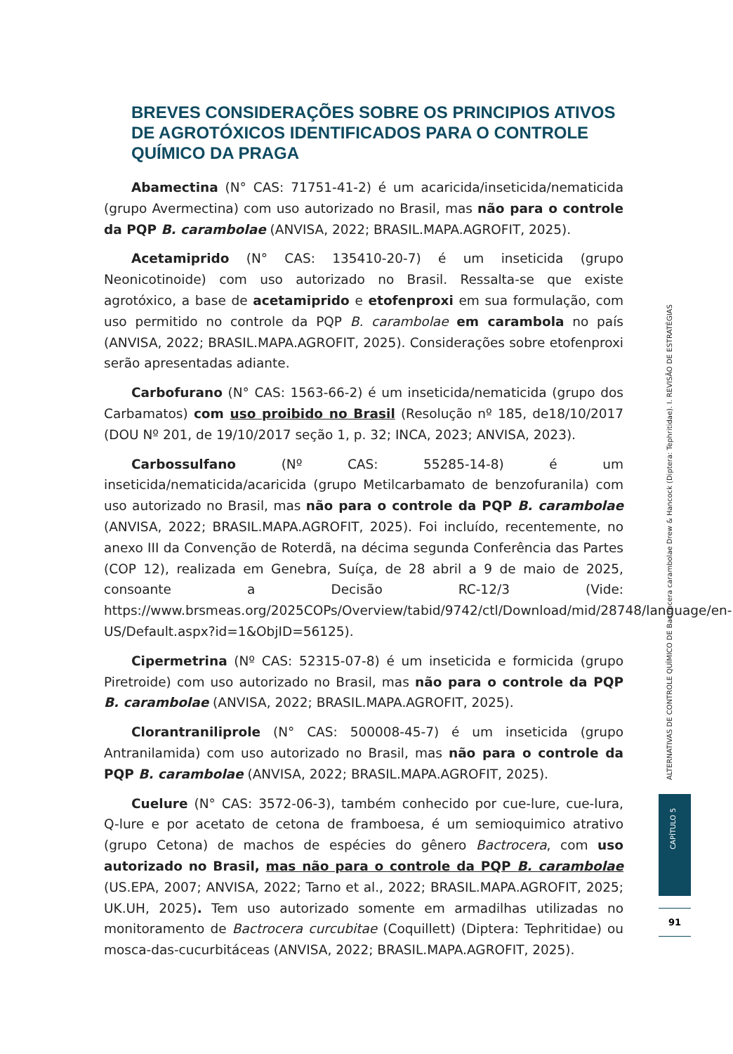BREVES CONSIDERAÇÕES SOBRE OS PRINCIPIOS ATIVOS DE AGROTÓXICOS IDENTIFICADOS PARA O CONTROLE QUÍMICO DA PRAGA
Abamectina (N° CAS: 71751-41-2) é um acaricida/inseticida/nematicida (grupo Avermectina) com uso autorizado no Brasil, mas não para o controle da PQP B. carambolae (ANVISA, 2022; BRASIL.MAPA.AGROFIT, 2025).
Acetamiprido (N° CAS: 135410-20-7) é um inseticida (grupo Neonicotinoide) com uso autorizado no Brasil. Ressalta-se que existe agrotóxico, a base de acetamiprido e etofenproxi em sua formulação, com uso permitido no controle da PQP B. carambolae em carambola no país (ANVISA, 2022; BRASIL.MAPA.AGROFIT, 2025). Considerações sobre etofenproxi serão apresentadas adiante.
Carbofurano (N° CAS: 1563-66-2) é um inseticida/nematicida (grupo dos Carbamatos) com uso proibido no Brasil (Resolução nº 185, de18/10/2017 (DOU Nº 201, de 19/10/2017 seção 1, p. 32; INCA, 2023; ANVISA, 2023).
Carbossulfano (Nº CAS: 55285-14-8) é um inseticida/nematicida/acaricida (grupo Metilcarbamato de benzofuranila) com uso autorizado no Brasil, mas não para o controle da PQP B. carambolae (ANVISA, 2022; BRASIL.MAPA.AGROFIT, 2025). Foi incluído, recentemente, no anexo III da Convenção de Roterdã, na décima segunda Conferência das Partes (COP 12), realizada em Genebra, Suíça, de 28 abril a 9 de maio de 2025, consoante a Decisão RC-12/3 (Vide: https://www.brsmeas.org/2025COPs/Overview/tabid/9742/ctl/Download/mid/28748/language/en-US/Default.aspx?id=1&ObjID=56125).
Cipermetrina (Nº CAS: 52315-07-8) é um inseticida e formicida (grupo Piretroide) com uso autorizado no Brasil, mas não para o controle da PQP B. carambolae (ANVISA, 2022; BRASIL.MAPA.AGROFIT, 2025).
Clorantraniliprole (N° CAS: 500008-45-7) é um inseticida (grupo Antranilamida) com uso autorizado no Brasil, mas não para o controle da PQP B. carambolae (ANVISA, 2022; BRASIL.MAPA.AGROFIT, 2025).
Cuelure (N° CAS: 3572-06-3), também conhecido por cue-lure, cue-lura, Q-lure e por acetato de cetona de framboesa, é um semioquimico atrativo (grupo Cetona) de machos de espécies do gênero Bactrocera, com uso autorizado no Brasil, mas não para o controle da PQP B. carambolae (US.EPA, 2007; ANVISA, 2022; Tarno et al., 2022; BRASIL.MAPA.AGROFIT, 2025; UK.UH, 2025). Tem uso autorizado somente em armadilhas utilizadas no monitoramento de Bactrocera curcubitae (Coquillett) (Diptera: Tephritidae) ou mosca-das-cucurbitáceas (ANVISA, 2022; BRASIL.MAPA.AGROFIT, 2025).
ALTERNATIVAS DE CONTROLE QUÍMICO DE Bactrocera carambolae Drew & Hancock (Diptera: Tephritidae). I. REVISÃO DE ESTRATÉGIAS
CAPÍTULO 5
91